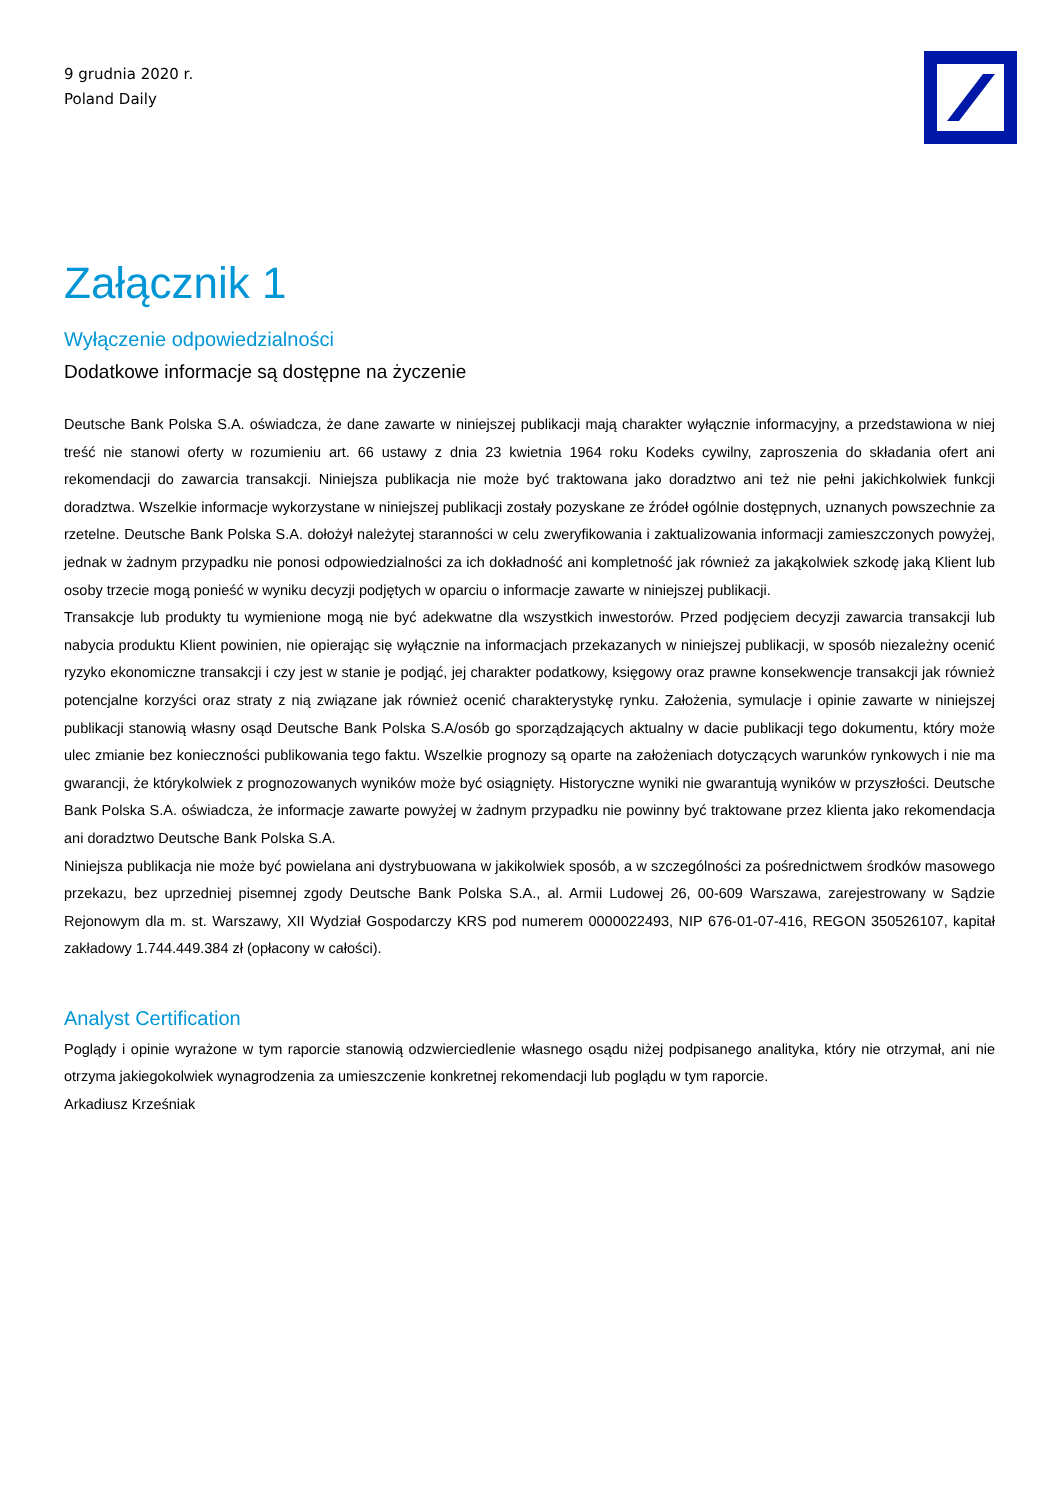9 grudnia 2020 r.
Poland Daily
Załącznik 1
Wyłączenie odpowiedzialności
Dodatkowe informacje są dostępne na życzenie
Deutsche Bank Polska S.A. oświadcza, że dane zawarte w niniejszej publikacji mają charakter wyłącznie informacyjny, a przedstawiona w niej treść nie stanowi oferty w rozumieniu art. 66 ustawy z dnia 23 kwietnia 1964 roku Kodeks cywilny, zaproszenia do składania ofert ani rekomendacji do zawarcia transakcji. Niniejsza publikacja nie może być traktowana jako doradztwo ani też nie pełni jakichkolwiek funkcji doradztwa. Wszelkie informacje wykorzystane w niniejszej publikacji zostały pozyskane ze źródeł ogólnie dostępnych, uznanych powszechnie za rzetelne. Deutsche Bank Polska S.A. dołożył należytej staranności w celu zweryfikowania i zaktualizowania informacji zamieszczonych powyżej, jednak w żadnym przypadku nie ponosi odpowiedzialności za ich dokładność ani kompletność jak również za jakąkolwiek szkodę jaką Klient lub osoby trzecie mogą ponieść w wyniku decyzji podjętych w oparciu o informacje zawarte w niniejszej publikacji.
Transakcje lub produkty tu wymienione mogą nie być adekwatne dla wszystkich inwestorów. Przed podjęciem decyzji zawarcia transakcji lub nabycia produktu Klient powinien, nie opierając się wyłącznie na informacjach przekazanych w niniejszej publikacji, w sposób niezależny ocenić ryzyko ekonomiczne transakcji i czy jest w stanie je podjąć, jej charakter podatkowy, księgowy oraz prawne konsekwencje transakcji jak również potencjalne korzyści oraz straty z nią związane jak również ocenić charakterystykę rynku. Założenia, symulacje i opinie zawarte w niniejszej publikacji stanowią własny osąd Deutsche Bank Polska S.A/osób go sporządzających aktualny w dacie publikacji tego dokumentu, który może ulec zmianie bez konieczności publikowania tego faktu. Wszelkie prognozy są oparte na założeniach dotyczących warunków rynkowych i nie ma gwarancji, że którykolwiek z prognozowanych wyników może być osiągnięty. Historyczne wyniki nie gwarantują wyników w przyszłości. Deutsche Bank Polska S.A. oświadcza, że informacje zawarte powyżej w żadnym przypadku nie powinny być traktowane przez klienta jako rekomendacja ani doradztwo Deutsche Bank Polska S.A.
Niniejsza publikacja nie może być powielana ani dystrybuowana w jakikolwiek sposób, a w szczególności za pośrednictwem środków masowego przekazu, bez uprzedniej pisemnej zgody Deutsche Bank Polska S.A., al. Armii Ludowej 26, 00-609 Warszawa, zarejestrowany w Sądzie Rejonowym dla m. st. Warszawy, XII Wydział Gospodarczy KRS pod numerem 0000022493, NIP 676-01-07-416, REGON 350526107, kapitał zakładowy 1.744.449.384 zł (opłacony w całości).
Analyst Certification
Poglądy i opinie wyrażone w tym raporcie stanowią odzwierciedlenie własnego osądu niżej podpisanego analityka, który nie otrzymał, ani nie otrzyma jakiegokolwiek wynagrodzenia za umieszczenie konkretnej rekomendacji lub poglądu w tym raporcie.
Arkadiusz Krześniak